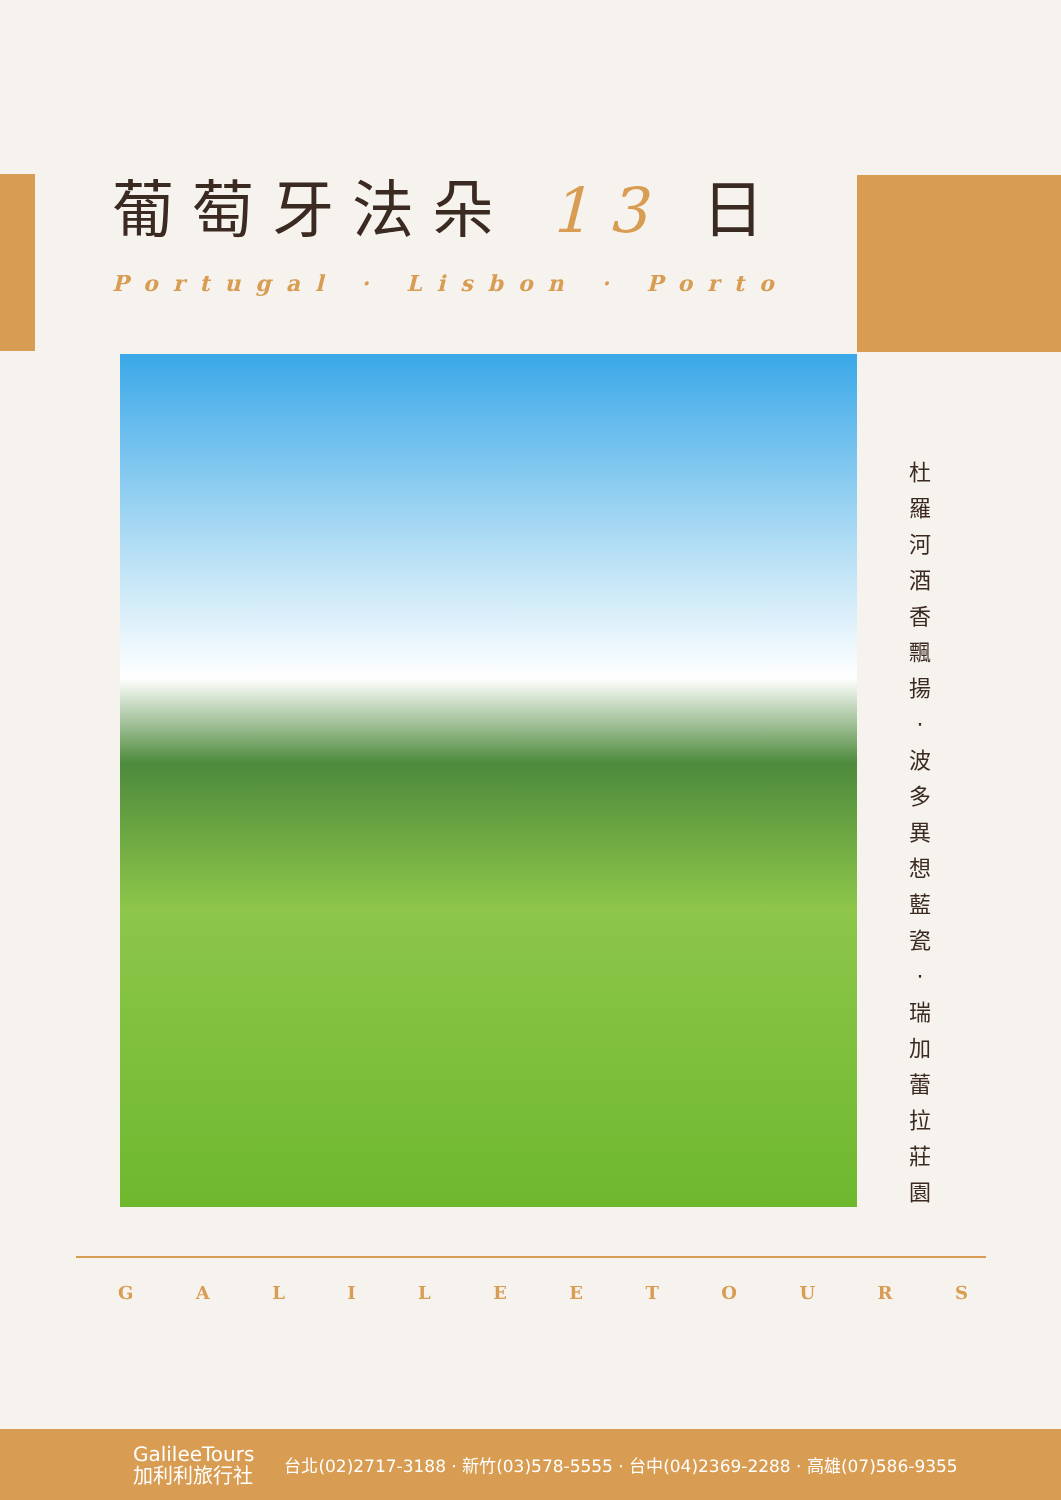葡萄牙法朵 13 日
Portugal · Lisbon · Porto
杜 羅 河 酒 香 飄 揚 · 波 多 異 想 藍 瓷 · 瑞 加 蕾 拉 莊 園
GALILEETOURS
GalileeTours
加利利旅行社
台北(02)2717-3188 · 新竹(03)578-5555 · 台中(04)2369-2288 · 高雄(07)586-9355